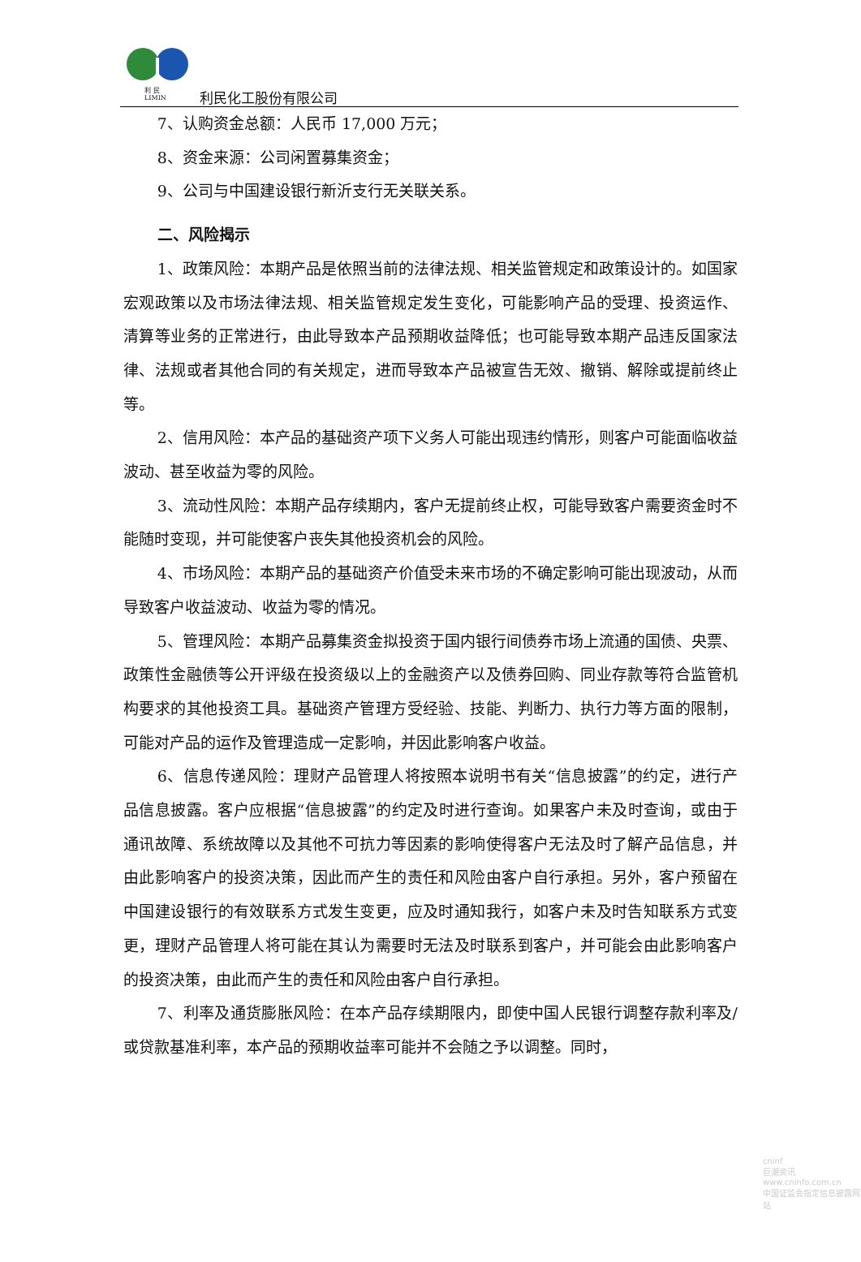利 民
LIMIN
利民化工股份有限公司
7、认购资金总额：人民币 17,000 万元；
8、资金来源：公司闲置募集资金；
9、公司与中国建设银行新沂支行无关联关系。
二、风险揭示
1、政策风险：本期产品是依照当前的法律法规、相关监管规定和政策设计的。如国家宏观政策以及市场法律法规、相关监管规定发生变化，可能影响产品的受理、投资运作、清算等业务的正常进行，由此导致本产品预期收益降低；也可能导致本期产品违反国家法律、法规或者其他合同的有关规定，进而导致本产品被宣告无效、撤销、解除或提前终止等。
2、信用风险：本产品的基础资产项下义务人可能出现违约情形，则客户可能面临收益波动、甚至收益为零的风险。
3、流动性风险：本期产品存续期内，客户无提前终止权，可能导致客户需要资金时不能随时变现，并可能使客户丧失其他投资机会的风险。
4、市场风险：本期产品的基础资产价值受未来市场的不确定影响可能出现波动，从而导致客户收益波动、收益为零的情况。
5、管理风险：本期产品募集资金拟投资于国内银行间债券市场上流通的国债、央票、政策性金融债等公开评级在投资级以上的金融资产以及债券回购、同业存款等符合监管机构要求的其他投资工具。基础资产管理方受经验、技能、判断力、执行力等方面的限制，可能对产品的运作及管理造成一定影响，并因此影响客户收益。
6、信息传递风险：理财产品管理人将按照本说明书有关“信息披露”的约定，进行产品信息披露。客户应根据“信息披露”的约定及时进行查询。如果客户未及时查询，或由于通讯故障、系统故障以及其他不可抗力等因素的影响使得客户无法及时了解产品信息，并由此影响客户的投资决策，因此而产生的责任和风险由客户自行承担。另外，客户预留在中国建设银行的有效联系方式发生变更，应及时通知我行，如客户未及时告知联系方式变更，理财产品管理人将可能在其认为需要时无法及时联系到客户，并可能会由此影响客户的投资决策，由此而产生的责任和风险由客户自行承担。
7、利率及通货膨胀风险：在本产品存续期限内，即使中国人民银行调整存款利率及/或贷款基准利率，本产品的预期收益率可能并不会随之予以调整。同时，
cninf
巨潮资讯
www.cninfo.com.cn
中国证监会指定信息披露网站